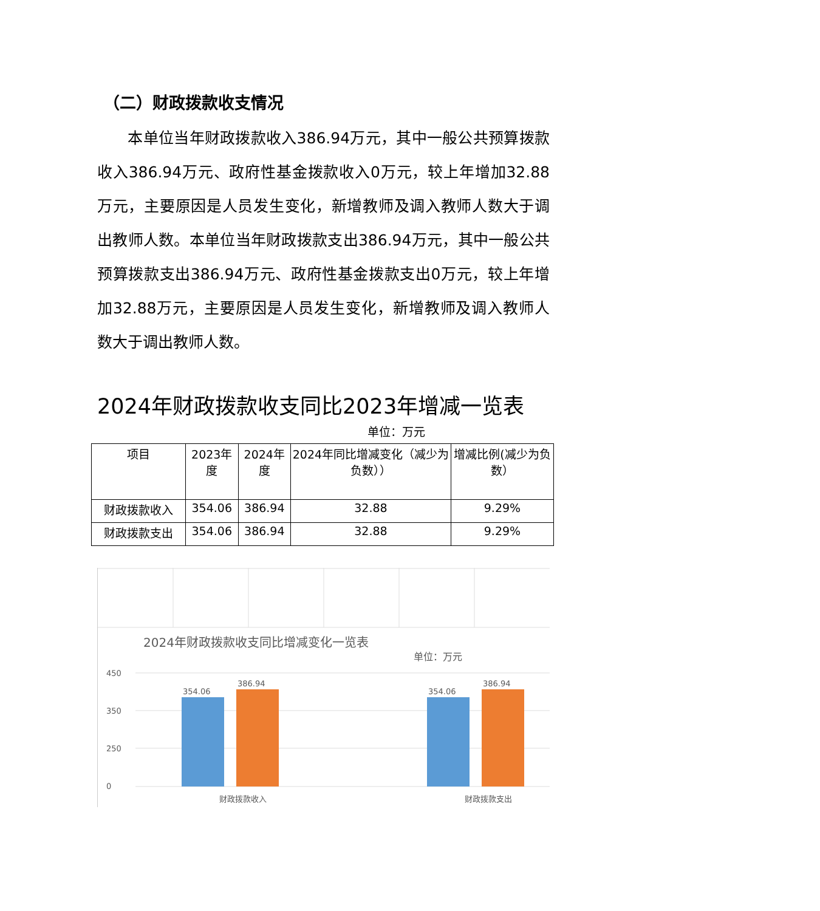（二）财政拨款收支情况
  本单位当年财政拨款收入386.94万元，其中一般公共预算拨款收入386.94万元、政府性基金拨款收入0万元，较上年增加32.88万元，主要原因是人员发生变化，新增教师及调入教师人数大于调出教师人数。本单位当年财政拨款支出386.94万元，其中一般公共预算拨款支出386.94万元、政府性基金拨款支出0万元，较上年增加32.88万元，主要原因是人员发生变化，新增教师及调入教师人数大于调出教师人数。
2024年财政拨款收支同比2023年增减一览表
单位：万元
| 项目 | 2023年度 | 2024年度 | 2024年同比增减变化（减少为负数）） | 增减比例(减少为负数） |
| 财政拨款收入 | 354.06 | 386.94 | 32.88 | 9.29% |
| 财政拨款支出 | 354.06 | 386.94 | 32.88 | 9.29% |
2024年财政拨款收支同比增减变化一览表
单位：万元
450
350
250
0
354.06
386.94
354.06
386.94
财政拨款收入
财政拨款支出